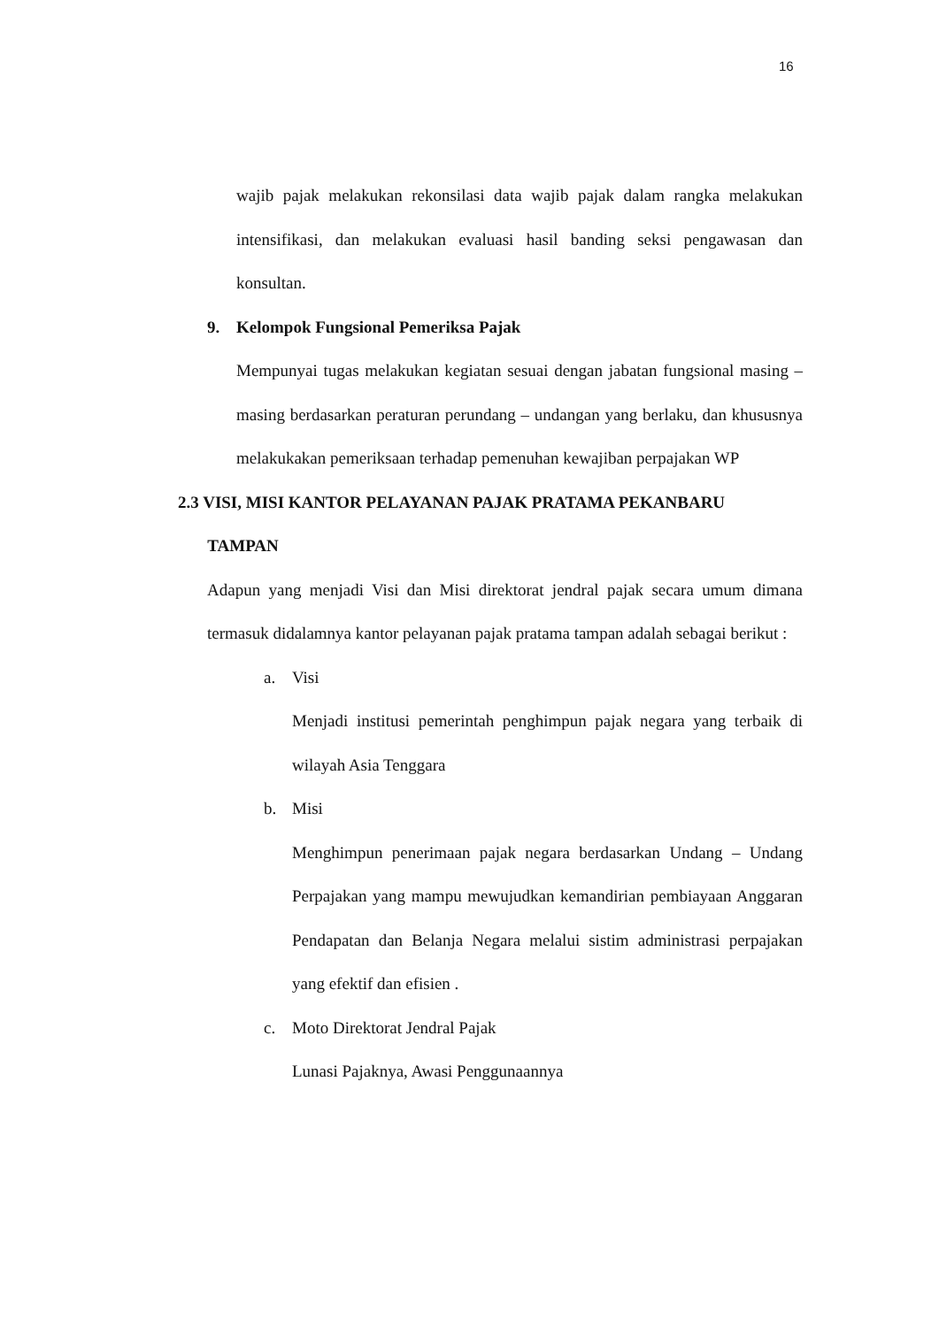16
wajib pajak melakukan rekonsilasi data wajib pajak dalam rangka melakukan intensifikasi, dan melakukan evaluasi hasil banding seksi pengawasan dan konsultan.
9. Kelompok Fungsional Pemeriksa Pajak
Mempunyai tugas melakukan kegiatan sesuai dengan jabatan fungsional masing – masing berdasarkan peraturan perundang – undangan yang berlaku, dan khususnya melakukakan pemeriksaan terhadap pemenuhan kewajiban perpajakan WP
2.3 VISI, MISI KANTOR PELAYANAN PAJAK PRATAMA PEKANBARU
TAMPAN
Adapun yang menjadi Visi dan Misi direktorat jendral pajak secara umum dimana termasuk didalamnya kantor pelayanan pajak pratama tampan adalah sebagai berikut :
a. Visi
Menjadi institusi pemerintah penghimpun pajak negara yang terbaik di wilayah Asia Tenggara
b. Misi
Menghimpun penerimaan pajak negara berdasarkan Undang – Undang Perpajakan yang mampu mewujudkan kemandirian pembiayaan Anggaran Pendapatan dan Belanja Negara melalui sistim administrasi perpajakan yang efektif dan efisien .
c. Moto Direktorat Jendral Pajak
Lunasi Pajaknya, Awasi Penggunaannya